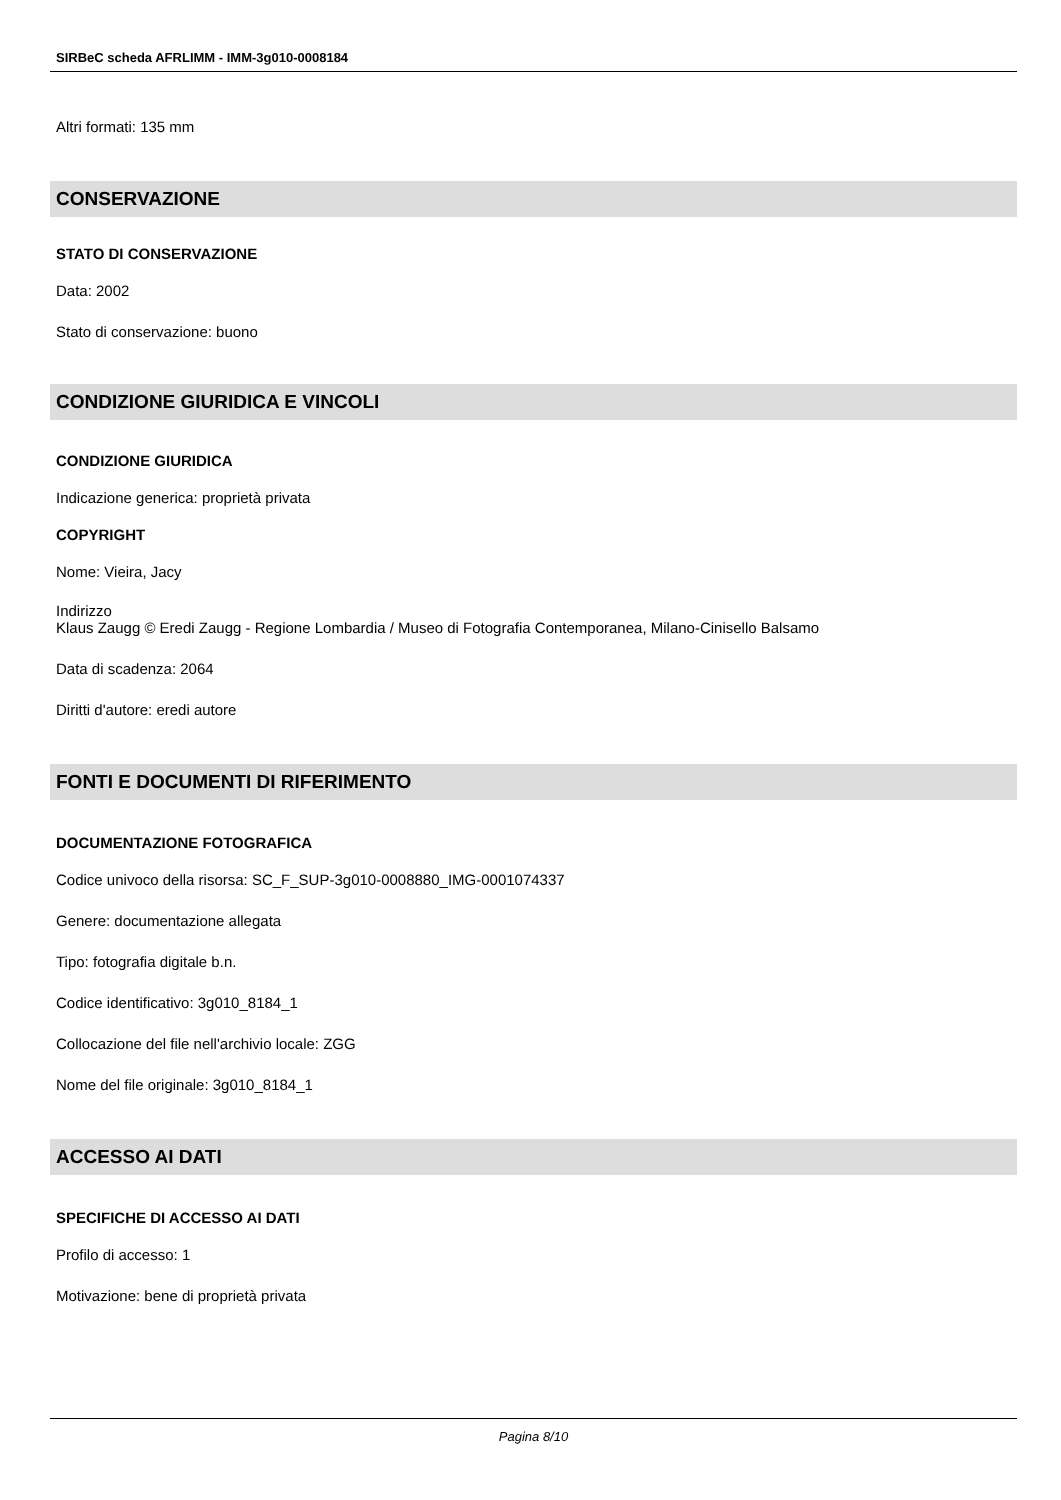SIRBeC scheda AFRLIMM - IMM-3g010-0008184
Altri formati: 135 mm
CONSERVAZIONE
STATO DI CONSERVAZIONE
Data: 2002
Stato di conservazione: buono
CONDIZIONE GIURIDICA E VINCOLI
CONDIZIONE GIURIDICA
Indicazione generica: proprietà privata
COPYRIGHT
Nome: Vieira, Jacy
Indirizzo
Klaus Zaugg © Eredi Zaugg - Regione Lombardia / Museo di Fotografia Contemporanea, Milano-Cinisello Balsamo
Data di scadenza: 2064
Diritti d'autore: eredi autore
FONTI E DOCUMENTI DI RIFERIMENTO
DOCUMENTAZIONE FOTOGRAFICA
Codice univoco della risorsa: SC_F_SUP-3g010-0008880_IMG-0001074337
Genere: documentazione allegata
Tipo: fotografia digitale b.n.
Codice identificativo: 3g010_8184_1
Collocazione del file nell'archivio locale: ZGG
Nome del file originale: 3g010_8184_1
ACCESSO AI DATI
SPECIFICHE DI ACCESSO AI DATI
Profilo di accesso: 1
Motivazione: bene di proprietà privata
Pagina 8/10